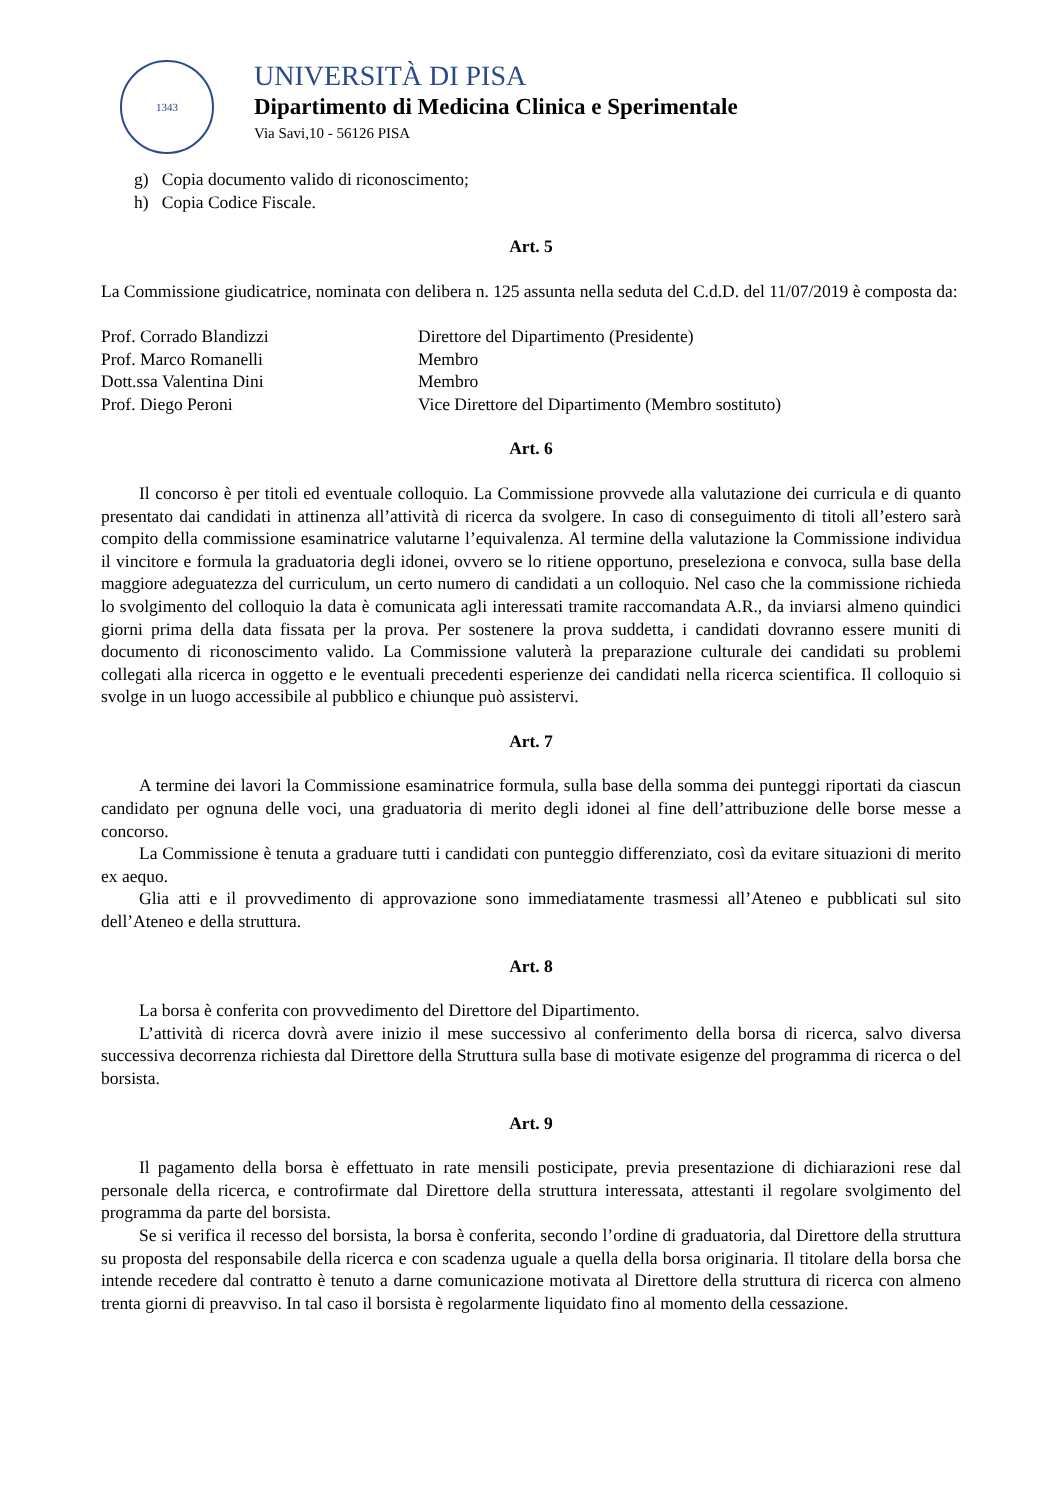1343
UNIVERSITÀ DI PISA
Dipartimento di Medicina Clinica e Sperimentale
Via Savi,10 - 56126 PISA
g) Copia documento valido di riconoscimento;
h) Copia Codice Fiscale.
Art. 5
La Commissione giudicatrice, nominata con delibera n. 125 assunta nella seduta del C.d.D. del 11/07/2019 è composta da:
| Prof. Corrado Blandizzi | Direttore del Dipartimento (Presidente) |
| Prof. Marco Romanelli | Membro |
| Dott.ssa Valentina Dini | Membro |
| Prof. Diego Peroni | Vice Direttore del Dipartimento (Membro sostituto) |
Art. 6
Il concorso è per titoli ed eventuale colloquio. La Commissione provvede alla valutazione dei curricula e di quanto presentato dai candidati in attinenza all’attività di ricerca da svolgere. In caso di conseguimento di titoli all’estero sarà compito della commissione esaminatrice valutarne l’equivalenza. Al termine della valutazione la Commissione individua il vincitore e formula la graduatoria degli idonei, ovvero se lo ritiene opportuno, preseleziona e convoca, sulla base della maggiore adeguatezza del curriculum, un certo numero di candidati a un colloquio. Nel caso che la commissione richieda lo svolgimento del colloquio la data è comunicata agli interessati tramite raccomandata A.R., da inviarsi almeno quindici giorni prima della data fissata per la prova. Per sostenere la prova suddetta, i candidati dovranno essere muniti di documento di riconoscimento valido. La Commissione valuterà la preparazione culturale dei candidati su problemi collegati alla ricerca in oggetto e le eventuali precedenti esperienze dei candidati nella ricerca scientifica. Il colloquio si svolge in un luogo accessibile al pubblico e chiunque può assistervi.
Art. 7
A termine dei lavori la Commissione esaminatrice formula, sulla base della somma dei punteggi riportati da ciascun candidato per ognuna delle voci, una graduatoria di merito degli idonei al fine dell’attribuzione delle borse messe a concorso.
La Commissione è tenuta a graduare tutti i candidati con punteggio differenziato, così da evitare situazioni di merito ex aequo.
Glia atti e il provvedimento di approvazione sono immediatamente trasmessi all’Ateneo e pubblicati sul sito dell’Ateneo e della struttura.
Art. 8
La borsa è conferita con provvedimento del Direttore del Dipartimento.
L’attività di ricerca dovrà avere inizio il mese successivo al conferimento della borsa di ricerca, salvo diversa successiva decorrenza richiesta dal Direttore della Struttura sulla base di motivate esigenze del programma di ricerca o del borsista.
Art. 9
Il pagamento della borsa è effettuato in rate mensili posticipate, previa presentazione di dichiarazioni rese dal personale della ricerca, e controfirmate dal Direttore della struttura interessata, attestanti il regolare svolgimento del programma da parte del borsista.
Se si verifica il recesso del borsista, la borsa è conferita, secondo l’ordine di graduatoria, dal Direttore della struttura su proposta del responsabile della ricerca e con scadenza uguale a quella della borsa originaria. Il titolare della borsa che intende recedere dal contratto è tenuto a darne comunicazione motivata al Direttore della struttura di ricerca con almeno trenta giorni di preavviso. In tal caso il borsista è regolarmente liquidato fino al momento della cessazione.